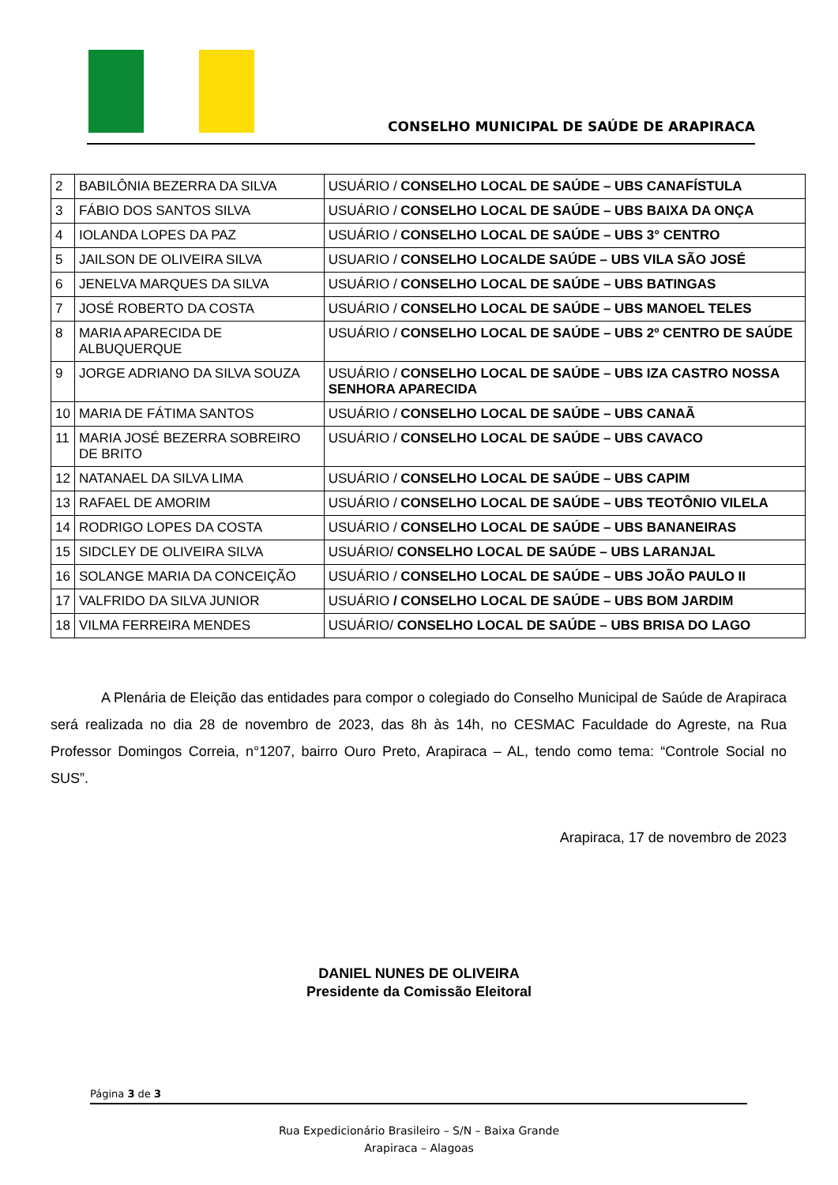CONSELHO MUNICIPAL DE SAÚDE DE ARAPIRACA
| 2 | BABILÔNIA BEZERRA DA SILVA | USUÁRIO / CONSELHO LOCAL DE SAÚDE – UBS CANAFÍSTULA |
| 3 | FÁBIO DOS SANTOS SILVA | USUÁRIO / CONSELHO LOCAL DE SAÚDE – UBS BAIXA DA ONÇA |
| 4 | IOLANDA LOPES DA PAZ | USUÁRIO / CONSELHO LOCAL DE SAÚDE – UBS 3° CENTRO |
| 5 | JAILSON DE OLIVEIRA SILVA | USUARIO / CONSELHO LOCALDE SAÚDE – UBS VILA SÃO JOSÉ |
| 6 | JENELVA MARQUES DA SILVA | USUÁRIO / CONSELHO LOCAL DE SAÚDE – UBS BATINGAS |
| 7 | JOSÉ ROBERTO DA COSTA | USUÁRIO / CONSELHO LOCAL DE SAÚDE – UBS MANOEL TELES |
| 8 | MARIA APARECIDA DE ALBUQUERQUE | USUÁRIO / CONSELHO LOCAL DE SAÚDE – UBS 2º CENTRO DE SAÚDE |
| 9 | JORGE ADRIANO DA SILVA SOUZA | USUÁRIO / CONSELHO LOCAL DE SAÚDE – UBS IZA CASTRO NOSSA SENHORA APARECIDA |
| 10 | MARIA DE FÁTIMA SANTOS | USUÁRIO / CONSELHO LOCAL DE SAÚDE – UBS CANAÃ |
| 11 | MARIA JOSÉ BEZERRA SOBREIRO DE BRITO | USUÁRIO / CONSELHO LOCAL DE SAÚDE – UBS CAVACO |
| 12 | NATANAEL DA SILVA LIMA | USUÁRIO / CONSELHO LOCAL DE SAÚDE – UBS CAPIM |
| 13 | RAFAEL DE AMORIM | USUÁRIO / CONSELHO LOCAL DE SAÚDE – UBS TEOTÔNIO VILELA |
| 14 | RODRIGO LOPES DA COSTA | USUÁRIO / CONSELHO LOCAL DE SAÚDE – UBS BANANEIRAS |
| 15 | SIDCLEY DE OLIVEIRA SILVA | USUÁRIO/ CONSELHO LOCAL DE SAÚDE – UBS LARANJAL |
| 16 | SOLANGE MARIA DA CONCEIÇÃO | USUÁRIO / CONSELHO LOCAL DE SAÚDE – UBS JOÃO PAULO II |
| 17 | VALFRIDO DA SILVA JUNIOR | USUÁRIO / CONSELHO LOCAL DE SAÚDE – UBS BOM JARDIM |
| 18 | VILMA FERREIRA MENDES | USUÁRIO/ CONSELHO LOCAL DE SAÚDE – UBS BRISA DO LAGO |
A Plenária de Eleição das entidades para compor o colegiado do Conselho Municipal de Saúde de Arapiraca será realizada no dia 28 de novembro de 2023, das 8h às 14h, no CESMAC Faculdade do Agreste, na Rua Professor Domingos Correia, n°1207, bairro Ouro Preto, Arapiraca – AL, tendo como tema: “Controle Social no SUS”.
Arapiraca, 17 de novembro de 2023
DANIEL NUNES DE OLIVEIRA
Presidente da Comissão Eleitoral
Página 3 de 3
Rua Expedicionário Brasileiro – S/N – Baixa Grande
Arapiraca – Alagoas